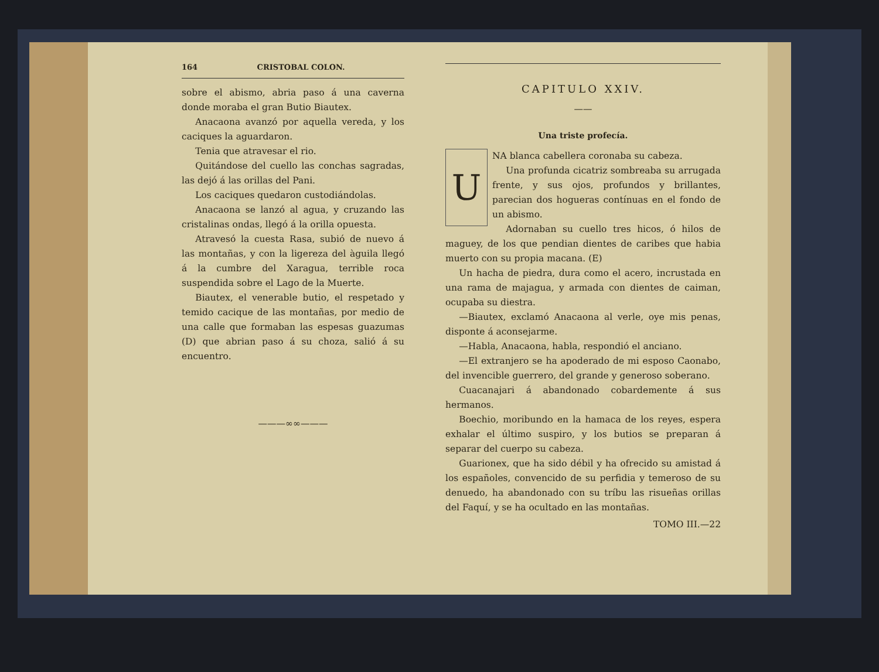164 CRISTOBAL COLON.
sobre el abismo, abria paso á una caverna donde moraba el gran Butio Biautex.
Anacaona avanzó por aquella vereda, y los caciques la aguardaron.
Tenia que atravesar el rio.
Quitándose del cuello las conchas sagradas, las dejó á las orillas del Pani.
Los caciques quedaron custodiándolas.
Anacaona se lanzó al agua, y cruzando las cristalinas ondas, llegó á la orilla opuesta.
Atravesó la cuesta Rasa, subió de nuevo á las montañas, y con la ligereza del àguila llegó á la cumbre del Xaragua, terrible roca suspendida sobre el Lago de la Muerte.
Biautex, el venerable butio, el respetado y temido cacique de las montañas, por medio de una calle que formaban las espesas guazumas (D) que abrian paso á su choza, salió á su encuentro.
———∞∞———
CAPITULO XXIV.
——
Una triste profecía.
U
NA blanca cabellera coronaba su cabeza.
Una profunda cicatriz sombreaba su arrugada frente, y sus ojos, profundos y brillantes, parecian dos hogueras contínuas en el fondo de un abismo.
Adornaban su cuello tres hicos, ó hilos de maguey, de los que pendian dientes de caribes que habia muerto con su propia macana. (E)
Un hacha de piedra, dura como el acero, incrustada en una rama de majagua, y armada con dientes de caiman, ocupaba su diestra.
—Biautex, exclamó Anacaona al verle, oye mis penas, disponte á aconsejarme.
—Habla, Anacaona, habla, respondió el anciano.
—El extranjero se ha apoderado de mi esposo Caonabo, del invencible guerrero, del grande y generoso soberano.
Cuacanajari á abandonado cobardemente á sus hermanos.
Boechio, moribundo en la hamaca de los reyes, espera exhalar el último suspiro, y los butios se preparan á separar del cuerpo su cabeza.
Guarionex, que ha sido débil y ha ofrecido su amistad á los españoles, convencido de su perfidia y temeroso de su denuedo, ha abandonado con su tríbu las risueñas orillas del Faquí, y se ha ocultado en las montañas.
TOMO III.—22